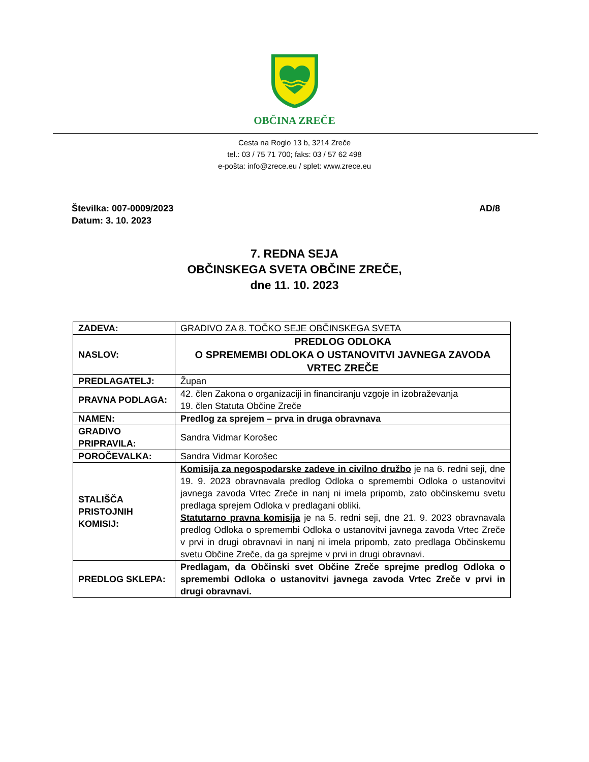OBČINA ZREČE
Cesta na Roglo 13 b, 3214 Zreče
tel.: 03 / 75 71 700; faks: 03 / 57 62 498
e-pošta: info@zrece.eu / splet: www.zrece.eu
Številka: 007-0009/2023
Datum: 3. 10. 2023
AD/8
7. REDNA SEJA
OBČINSKEGA SVETA OBČINE ZREČE,
dne 11. 10. 2023
| ZADEVA: | GRADIVO ZA 8. TOČKO SEJE OBČINSKEGA SVETA |
| NASLOV: | PREDLOG ODLOKA O SPREMEMBI ODLOKA O USTANOVITVI JAVNEGA ZAVODA VRTEC ZREČE |
| PREDLAGATELJ: | Župan |
| PRAVNA PODLAGA: | 42. člen Zakona o organizaciji in financiranju vzgoje in izobraževanja 19. člen Statuta Občine Zreče |
| NAMEN: | Predlog za sprejem – prva in druga obravnava |
| GRADIVO PRIPRAVILA: | Sandra Vidmar Korošec |
| POROČEVALKA: | Sandra Vidmar Korošec |
| STALIŠČA PRISTOJNIH KOMISIJ: | Komisija za negospodarske zadeve in civilno družbo je na 6. redni seji, dne 19. 9. 2023 obravnavala predlog Odloka o spremembi Odloka o ustanovitvi javnega zavoda Vrtec Zreče in nanj ni imela pripomb, zato občinskemu svetu predlaga sprejem Odloka v predlagani obliki. Statutarno pravna komisija je na 5. redni seji, dne 21. 9. 2023 obravnavala predlog Odloka o spremembi Odloka o ustanovitvi javnega zavoda Vrtec Zreče v prvi in drugi obravnavi in nanj ni imela pripomb, zato predlaga Občinskemu svetu Občine Zreče, da ga sprejme v prvi in drugi obravnavi. |
| PREDLOG SKLEPA: | Predlagam, da Občinski svet Občine Zreče sprejme predlog Odloka o spremembi Odloka o ustanovitvi javnega zavoda Vrtec Zreče v prvi in drugi obravnavi. |